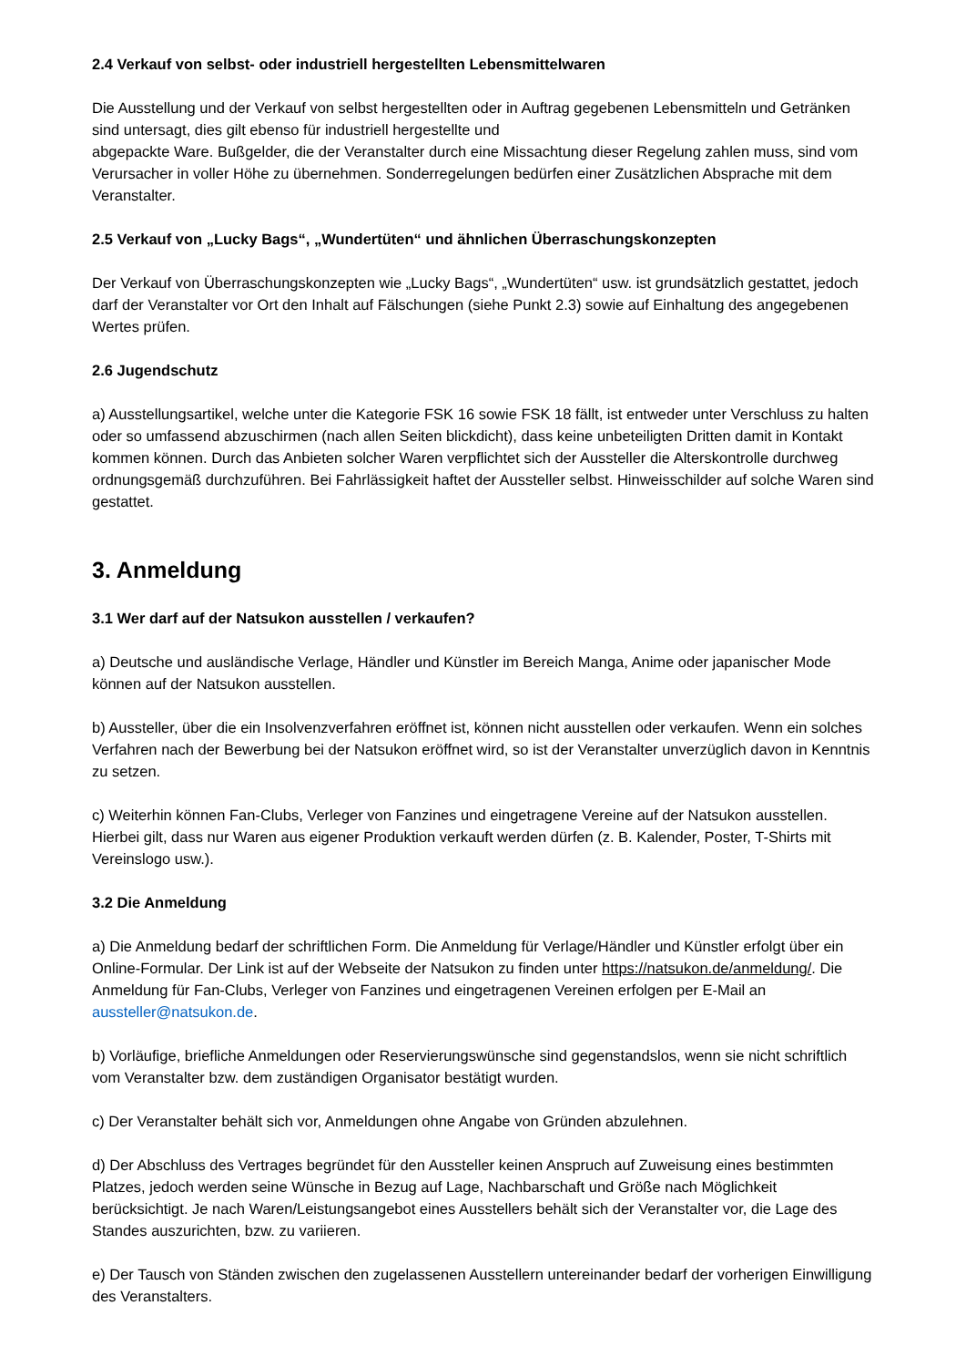2.4 Verkauf von selbst- oder industriell hergestellten Lebensmittelwaren
Die Ausstellung und der Verkauf von selbst hergestellten oder in Auftrag gegebenen Lebensmitteln und Getränken sind untersagt, dies gilt ebenso für industriell hergestellte und
abgepackte Ware. Bußgelder, die der Veranstalter durch eine Missachtung dieser Regelung zahlen muss, sind vom Verursacher in voller Höhe zu übernehmen. Sonderregelungen bedürfen einer Zusätzlichen Absprache mit dem Veranstalter.
2.5 Verkauf von „Lucky Bags“, „Wundertüten“ und ähnlichen Überraschungskonzepten
Der Verkauf von Überraschungskonzepten wie „Lucky Bags“, „Wundertüten“ usw. ist grundsätzlich gestattet, jedoch darf der Veranstalter vor Ort den Inhalt auf Fälschungen (siehe Punkt 2.3) sowie auf Einhaltung des angegebenen Wertes prüfen.
2.6 Jugendschutz
a) Ausstellungsartikel, welche unter die Kategorie FSK 16 sowie FSK 18 fällt, ist entweder unter Verschluss zu halten oder so umfassend abzuschirmen (nach allen Seiten blickdicht), dass keine unbeteiligten Dritten damit in Kontakt kommen können. Durch das Anbieten solcher Waren verpflichtet sich der Aussteller die Alterskontrolle durchweg ordnungsgemäß durchzuführen. Bei Fahrlässigkeit haftet der Aussteller selbst. Hinweisschilder auf solche Waren sind gestattet.
3. Anmeldung
3.1 Wer darf auf der Natsukon ausstellen / verkaufen?
a) Deutsche und ausländische Verlage, Händler und Künstler im Bereich Manga, Anime oder japanischer Mode können auf der Natsukon ausstellen.
b) Aussteller, über die ein Insolvenzverfahren eröffnet ist, können nicht ausstellen oder verkaufen. Wenn ein solches Verfahren nach der Bewerbung bei der Natsukon eröffnet wird, so ist der Veranstalter unverzüglich davon in Kenntnis zu setzen.
c) Weiterhin können Fan-Clubs, Verleger von Fanzines und eingetragene Vereine auf der Natsukon ausstellen. Hierbei gilt, dass nur Waren aus eigener Produktion verkauft werden dürfen (z. B. Kalender, Poster, T-Shirts mit Vereinslogo usw.).
3.2 Die Anmeldung
a) Die Anmeldung bedarf der schriftlichen Form. Die Anmeldung für Verlage/Händler und Künstler erfolgt über ein Online-Formular. Der Link ist auf der Webseite der Natsukon zu finden unter https://natsukon.de/anmeldung/. Die Anmeldung für Fan-Clubs, Verleger von Fanzines und eingetragenen Vereinen erfolgen per E-Mail an aussteller@natsukon.de.
b) Vorläufige, briefliche Anmeldungen oder Reservierungswünsche sind gegenstandslos, wenn sie nicht schriftlich vom Veranstalter bzw. dem zuständigen Organisator bestätigt wurden.
c) Der Veranstalter behält sich vor, Anmeldungen ohne Angabe von Gründen abzulehnen.
d) Der Abschluss des Vertrages begründet für den Aussteller keinen Anspruch auf Zuweisung eines bestimmten Platzes, jedoch werden seine Wünsche in Bezug auf Lage, Nachbarschaft und Größe nach Möglichkeit berücksichtigt. Je nach Waren/Leistungsangebot eines Ausstellers behält sich der Veranstalter vor, die Lage des Standes auszurichten, bzw. zu variieren.
e) Der Tausch von Ständen zwischen den zugelassenen Ausstellern untereinander bedarf der vorherigen Einwilligung des Veranstalters.